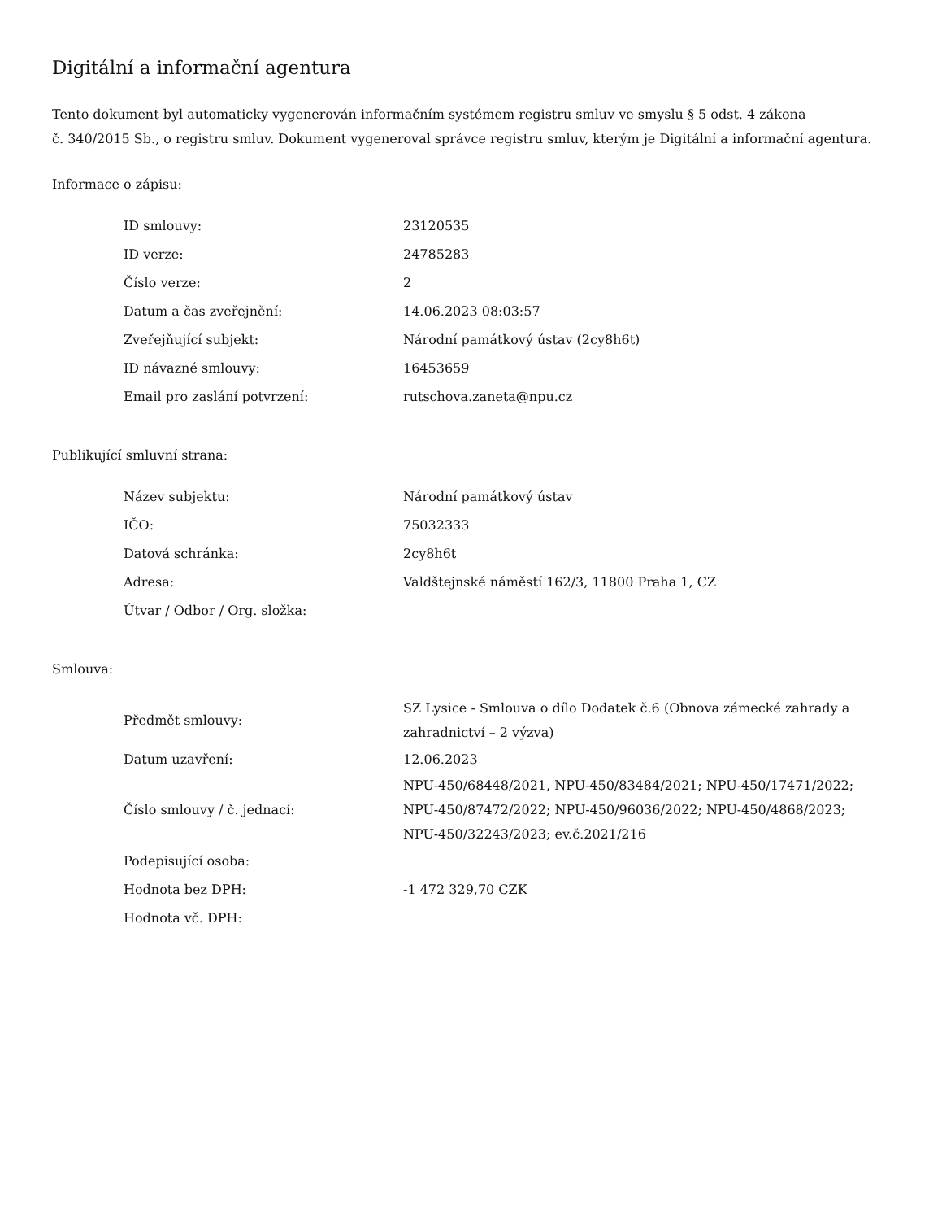Digitální a informační agentura
Tento dokument byl automaticky vygenerován informačním systémem registru smluv ve smyslu § 5 odst. 4 zákona
č. 340/2015 Sb., o registru smluv. Dokument vygeneroval správce registru smluv, kterým je Digitální a informační agentura.
Informace o zápisu:
| ID smlouvy: | 23120535 |
| ID verze: | 24785283 |
| Číslo verze: | 2 |
| Datum a čas zveřejnění: | 14.06.2023 08:03:57 |
| Zveřejňující subjekt: | Národní památkový ústav (2cy8h6t) |
| ID návazné smlouvy: | 16453659 |
| Email pro zaslání potvrzení: | rutschova.zaneta@npu.cz |
Publikující smluvní strana:
| Název subjektu: | Národní památkový ústav |
| IČO: | 75032333 |
| Datová schránka: | 2cy8h6t |
| Adresa: | Valdštejnské náměstí 162/3, 11800 Praha 1, CZ |
| Útvar / Odbor / Org. složka: | |
Smlouva:
| Předmět smlouvy: | SZ Lysice - Smlouva o dílo Dodatek č.6 (Obnova zámecké zahrady a zahradnictví – 2 výzva) |
| Datum uzavření: | 12.06.2023 |
| Číslo smlouvy / č. jednací: | NPU-450/68448/2021, NPU-450/83484/2021; NPU-450/17471/2022; NPU-450/87472/2022; NPU-450/96036/2022; NPU-450/4868/2023; NPU-450/32243/2023; ev.č.2021/216 |
| Podepisující osoba: | |
| Hodnota bez DPH: | -1 472 329,70 CZK |
| Hodnota vč. DPH: | |